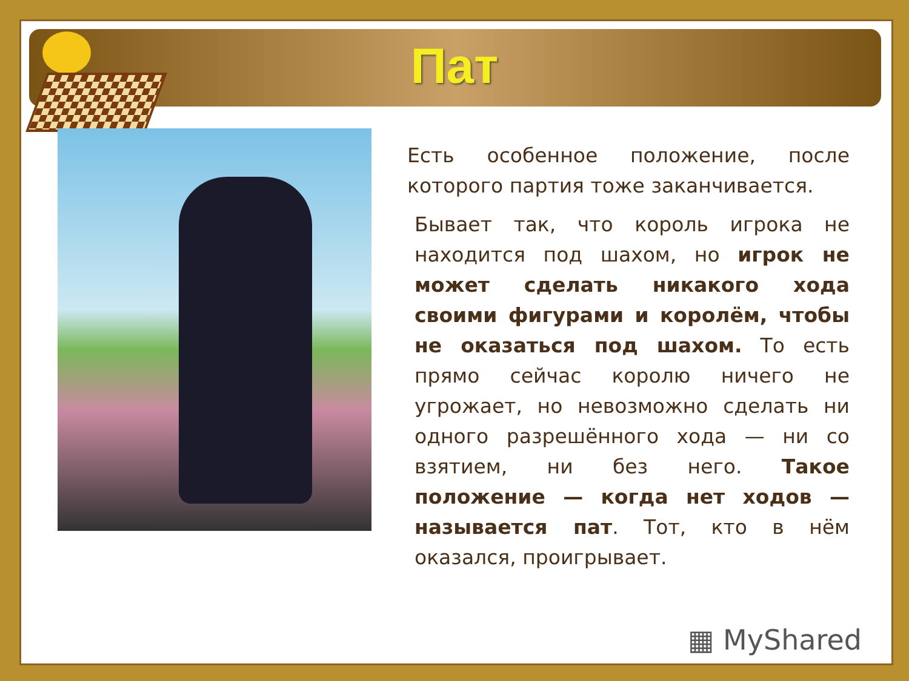Пат
Есть особенное положение, после которого партия тоже заканчивается.
Бывает так, что король игрока не находится под шахом, но игрок не может сделать никакого хода своими фигурами и королём, чтобы не оказаться под шахом. То есть прямо сейчас королю ничего не угрожает, но невозможно сделать ни одного разрешённого хода — ни со взятием, ни без него. Такое положение — когда нет ходов — называется пат. Тот, кто в нём оказался, проигрывает.
▦ MyShared